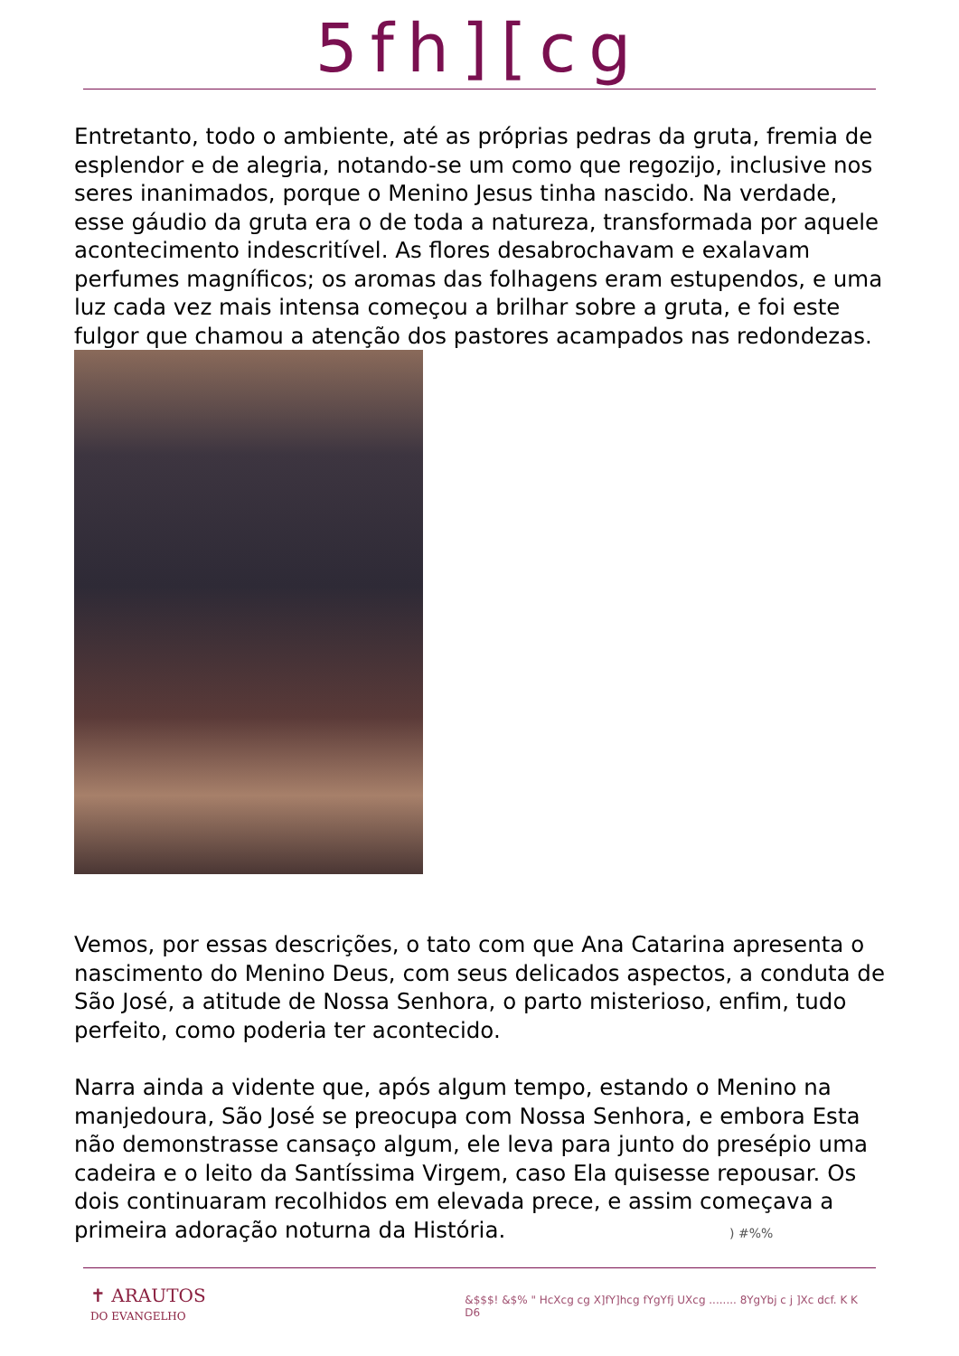5fh][cg
Entretanto, todo o ambiente, até as próprias pedras da gruta, fremia de esplendor e de alegria, notando-se um como que regozijo, inclusive nos seres inanimados, porque o Menino Jesus tinha nascido. Na verdade, esse gáudio da gruta era o de toda a natureza, transformada por aquele acontecimento indescritível. As flores desabrochavam e exalavam perfumes magníficos; os aromas das folhagens eram estupendos, e uma luz cada vez mais intensa começou a brilhar sobre a gruta, e foi este fulgor que chamou a atenção dos pastores acampados nas redondezas.
Vemos, por essas descrições, o tato com que Ana Catarina apresenta o nascimento do Menino Deus, com seus delicados aspectos, a conduta de São José, a atitude de Nossa Senhora, o parto misterioso, enfim, tudo perfeito, como poderia ter acontecido.
Narra ainda a vidente que, após algum tempo, estando o Menino na manjedoura, São José se preocupa com Nossa Senhora, e embora Esta não demonstrasse cansaço algum, ele leva para junto do presépio uma cadeira e o leito da Santíssima Virgem, caso Ela quisesse repousar. Os dois continuaram recolhidos em elevada prece, e assim começava a primeira adoração noturna da História. ) #%%
✝ ARAUTOS
DO EVANGELHO
&$$$! &$% " HcXcg cg X]fY]hcg fYgYfj UXcg ........ 8YgYbj c j ]Xc dcf. K K D6